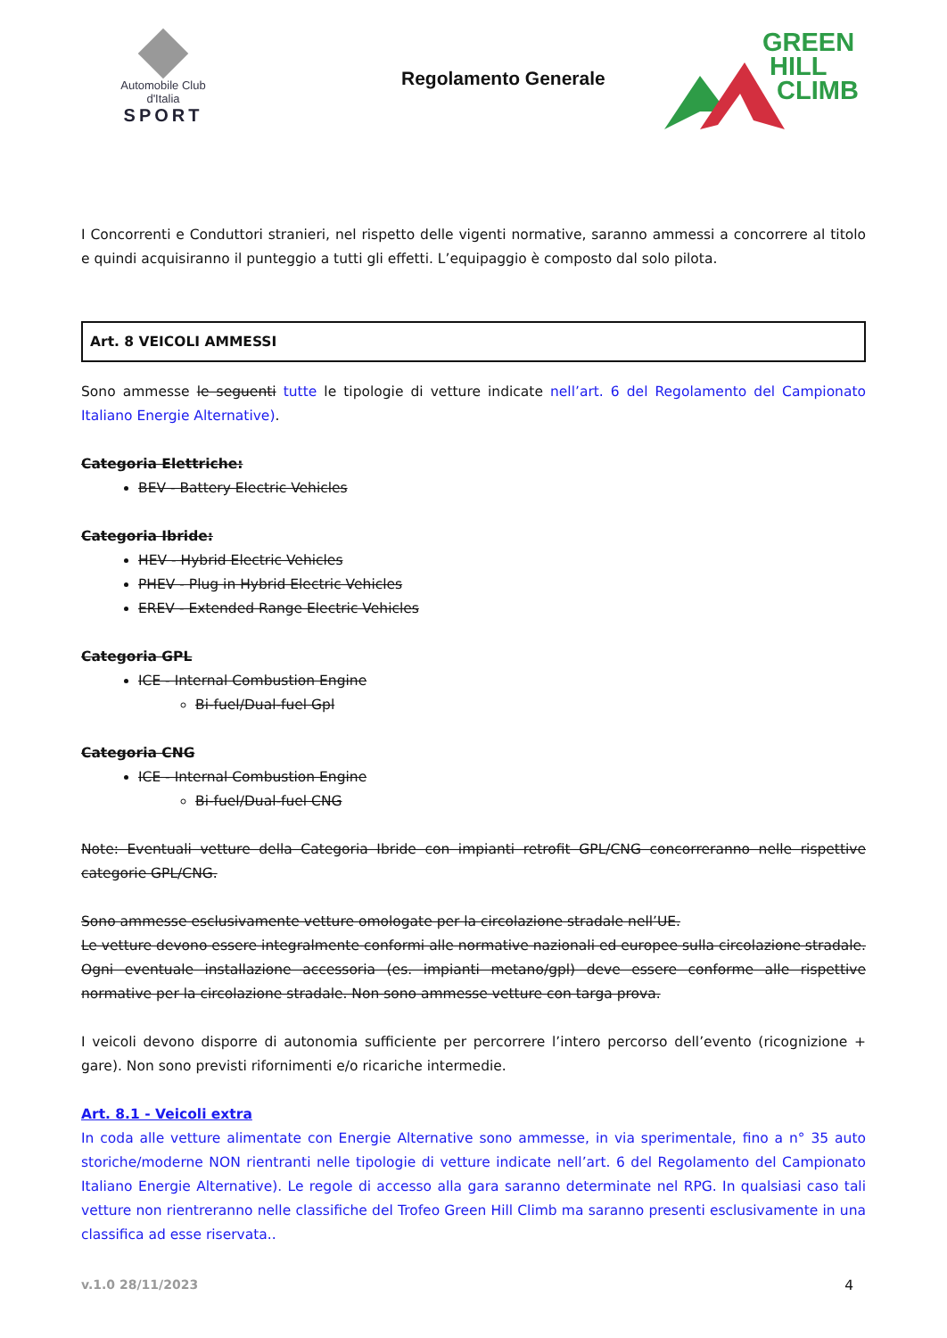Automobile Club d'Italia
SPORT
Regolamento Generale
GREEN
HILL
CLIMB
I Concorrenti e Conduttori stranieri, nel rispetto delle vigenti normative, saranno ammessi a concorrere al titolo e quindi acquisiranno il punteggio a tutti gli effetti. L’equipaggio è composto dal solo pilota.
Art. 8 VEICOLI AMMESSI
Sono ammesse le seguenti tutte le tipologie di vetture indicate nell’art. 6 del Regolamento del Campionato Italiano Energie Alternative).
Categoria Elettriche:
BEV - Battery Electric Vehicles
Categoria Ibride:
HEV - Hybrid Electric Vehicles
PHEV - Plug in Hybrid Electric Vehicles
EREV - Extended Range Electric Vehicles
Categoria GPL
ICE - Internal Combustion Engine
Bi-fuel/Dual-fuel Gpl
Categoria CNG
ICE - Internal Combustion Engine
Bi-fuel/Dual-fuel CNG
Note: Eventuali vetture della Categoria Ibride con impianti retrofit GPL/CNG concorreranno nelle rispettive categorie GPL/CNG.
Sono ammesse esclusivamente vetture omologate per la circolazione stradale nell’UE.
Le vetture devono essere integralmente conformi alle normative nazionali ed europee sulla circolazione stradale. Ogni eventuale installazione accessoria (es. impianti metano/gpl) deve essere conforme alle rispettive normative per la circolazione stradale. Non sono ammesse vetture con targa prova.
I veicoli devono disporre di autonomia sufficiente per percorrere l’intero percorso dell’evento (ricognizione + gare). Non sono previsti rifornimenti e/o ricariche intermedie.
Art. 8.1 - Veicoli extra
In coda alle vetture alimentate con Energie Alternative sono ammesse, in via sperimentale, fino a n° 35 auto storiche/moderne NON rientranti nelle tipologie di vetture indicate nell’art. 6 del Regolamento del Campionato Italiano Energie Alternative). Le regole di accesso alla gara saranno determinate nel RPG. In qualsiasi caso tali vetture non rientreranno nelle classifiche del Trofeo Green Hill Climb ma saranno presenti esclusivamente in una classifica ad esse riservata..
v.1.0 28/11/2023 4